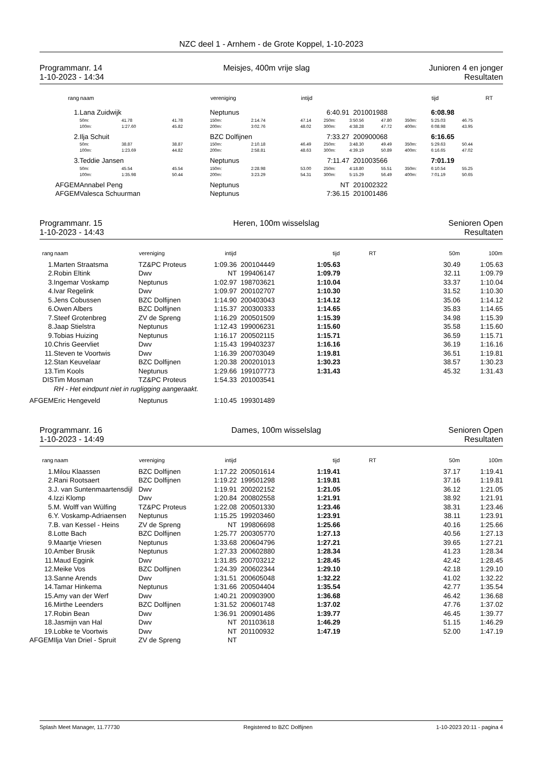NZC deel 1 - Arnhem - de Grote Koppel, 1-10-2023
Programmanr. 14
1-10-2023 - 14:34
Meisjes, 400m vrije slag Junioren 4 en jonger
Resultaten
| rang | naam | | | vereniging | | intijd | | | | | tijd | | RT |
| --- | --- | --- | --- | --- | --- | --- | --- | --- | --- | --- | --- | --- | --- |
| 1. | Lana Zuidwijk | | | Neptunus | | 6:40.91 | | 201001988 | | | 6:08.98 | | |
| | 50m: | 41.78 | 41.78 | 150m: | 2:14.74 | 47.14 | 250m: | 3:50.56 | 47.80 | 350m: | 5:25.03 | 46.75 | |
| | 100m: | 1:27.60 | 45.82 | 200m: | 3:02.76 | 48.02 | 300m: | 4:38.28 | 47.72 | 400m: | 6:08.98 | 43.95 | |
| 2. | Ilja Schuit | | | BZC Dolfijnen | | 7:33.27 | | 200900068 | | | 6:16.65 | | |
| | 50m: | 38.87 | 38.87 | 150m: | 2:10.18 | 46.49 | 250m: | 3:48.30 | 49.49 | 350m: | 5:29.63 | 50.44 | |
| | 100m: | 1:23.69 | 44.82 | 200m: | 2:58.81 | 48.63 | 300m: | 4:39.19 | 50.89 | 400m: | 6:16.65 | 47.02 | |
| 3. | Teddie Jansen | | | Neptunus | | 7:11.47 | | 201003566 | | | 7:01.19 | | |
| | 50m: | 45.54 | 45.54 | 150m: | 2:28.98 | 53.00 | 250m: | 4:18.80 | 55.51 | 350m: | 6:10.54 | 55.25 | |
| | 100m: | 1:35.98 | 50.44 | 200m: | 3:23.29 | 54.31 | 300m: | 5:15.29 | 56.49 | 400m: | 7:01.19 | 50.65 | |
| AFGEM | Annabel Peng | | | Neptunus | | NT | | 201002322 | | | | | |
| AFGEM | Valesca Schuurman | | | Neptunus | | 7:36.15 | | 201001486 | | | | | |
Programmanr. 15
1-10-2023 - 14:43
Heren, 100m wisselslag Senioren Open
Resultaten
| rang | naam | vereniging | intijd | | tijd | RT | 50m | 100m |
| --- | --- | --- | --- | --- | --- | --- | --- | --- |
| 1. | Marten Straatsma | TZ&PC Proteus | 1:09.36 | 200104449 | 1:05.63 | | 30.49 | 1:05.63 |
| 2. | Robin Eltink | Dwv | NT | 199406147 | 1:09.79 | | 32.11 | 1:09.79 |
| 3. | Ingemar Voskamp | Neptunus | 1:02.97 | 198703621 | 1:10.04 | | 33.37 | 1:10.04 |
| 4. | Ivar Regelink | Dwv | 1:09.97 | 200102707 | 1:10.30 | | 31.52 | 1:10.30 |
| 5. | Jens Cobussen | BZC Dolfijnen | 1:14.90 | 200403043 | 1:14.12 | | 35.06 | 1:14.12 |
| 6. | Owen Albers | BZC Dolfijnen | 1:15.37 | 200300333 | 1:14.65 | | 35.83 | 1:14.65 |
| 7. | Steef Grotenbreg | ZV de Spreng | 1:16.29 | 200501509 | 1:15.39 | | 34.98 | 1:15.39 |
| 8. | Jaap Stielstra | Neptunus | 1:12.43 | 199006231 | 1:15.60 | | 35.58 | 1:15.60 |
| 9. | Tobias Huizing | Neptunus | 1:16.17 | 200502115 | 1:15.71 | | 36.59 | 1:15.71 |
| 10. | Chris Geervliet | Dwv | 1:15.43 | 199403237 | 1:16.16 | | 36.19 | 1:16.16 |
| 11. | Steven te Voortwis | Dwv | 1:16.39 | 200703049 | 1:19.81 | | 36.51 | 1:19.81 |
| 12. | Stan Keuvelaar | BZC Dolfijnen | 1:20.38 | 200201013 | 1:30.23 | | 38.57 | 1:30.23 |
| 13. | Tim Kools | Neptunus | 1:29.66 | 199107773 | 1:31.43 | | 45.32 | 1:31.43 |
| DIS | Tim Mosman | TZ&PC Proteus | 1:54.33 | 201003541 | | | | |
| | RH - Het eindpunt niet in rugligging aangeraakt. | | | | | | | |
| AFGEM | Eric Hengeveld | Neptunus | 1:10.45 | 199301489 | | | | |
Programmanr. 16
1-10-2023 - 14:49
Dames, 100m wisselslag Senioren Open
Resultaten
| rang | naam | vereniging | intijd | | tijd | RT | 50m | 100m |
| --- | --- | --- | --- | --- | --- | --- | --- | --- |
| 1. | Milou Klaassen | BZC Dolfijnen | 1:17.22 | 200501614 | 1:19.41 | | 37.17 | 1:19.41 |
| 2. | Rani Rootsaert | BZC Dolfijnen | 1:19.22 | 199501298 | 1:19.81 | | 37.16 | 1:19.81 |
| 3. | J. van Suntenmaartensdijl | Dwv | 1:19.91 | 200202152 | 1:21.05 | | 36.12 | 1:21.05 |
| 4. | Izzi Klomp | Dwv | 1:20.84 | 200802558 | 1:21.91 | | 38.92 | 1:21.91 |
| 5. | M. Wolff van Wülfing | TZ&PC Proteus | 1:22.08 | 200501330 | 1:23.46 | | 38.31 | 1:23.46 |
| 6. | Y. Voskamp-Adriaensen | Neptunus | 1:15.25 | 199203460 | 1:23.91 | | 38.11 | 1:23.91 |
| 7. | B. van Kessel - Heins | ZV de Spreng | NT | 199806698 | 1:25.66 | | 40.16 | 1:25.66 |
| 8. | Lotte Bach | BZC Dolfijnen | 1:25.77 | 200305770 | 1:27.13 | | 40.56 | 1:27.13 |
| 9. | Maartje Vriesen | Neptunus | 1:33.68 | 200604796 | 1:27.21 | | 39.65 | 1:27.21 |
| 10. | Amber Brusik | Neptunus | 1:27.33 | 200602880 | 1:28.34 | | 41.23 | 1:28.34 |
| 11. | Maud Eggink | Dwv | 1:31.85 | 200703212 | 1:28.45 | | 42.42 | 1:28.45 |
| 12. | Meike Vos | BZC Dolfijnen | 1:24.39 | 200602344 | 1:29.10 | | 42.18 | 1:29.10 |
| 13. | Sanne Arends | Dwv | 1:31.51 | 200605048 | 1:32.22 | | 41.02 | 1:32.22 |
| 14. | Tamar Hinkema | Neptunus | 1:31.66 | 200504404 | 1:35.54 | | 42.77 | 1:35.54 |
| 15. | Amy van der Werf | Dwv | 1:40.21 | 200903900 | 1:36.68 | | 46.42 | 1:36.68 |
| 16. | Mirthe Leenders | BZC Dolfijnen | 1:31.52 | 200601748 | 1:37.02 | | 47.76 | 1:37.02 |
| 17. | Robin Bean | Dwv | 1:36.91 | 200901486 | 1:39.77 | | 46.45 | 1:39.77 |
| 18. | Jasmijn van Hal | Dwv | NT | 201103618 | 1:46.29 | | 51.15 | 1:46.29 |
| 19. | Lobke te Voortwis | Dwv | NT | 201100932 | 1:47.19 | | 52.00 | 1:47.19 |
| AFGEM | Ilja Van Driel - Spruit | ZV de Spreng | NT | | | | | |
Splash Meet Manager, 11.77730 Registered to BZC Dolfijnen 1-10-2023 20:11 - pagina 4